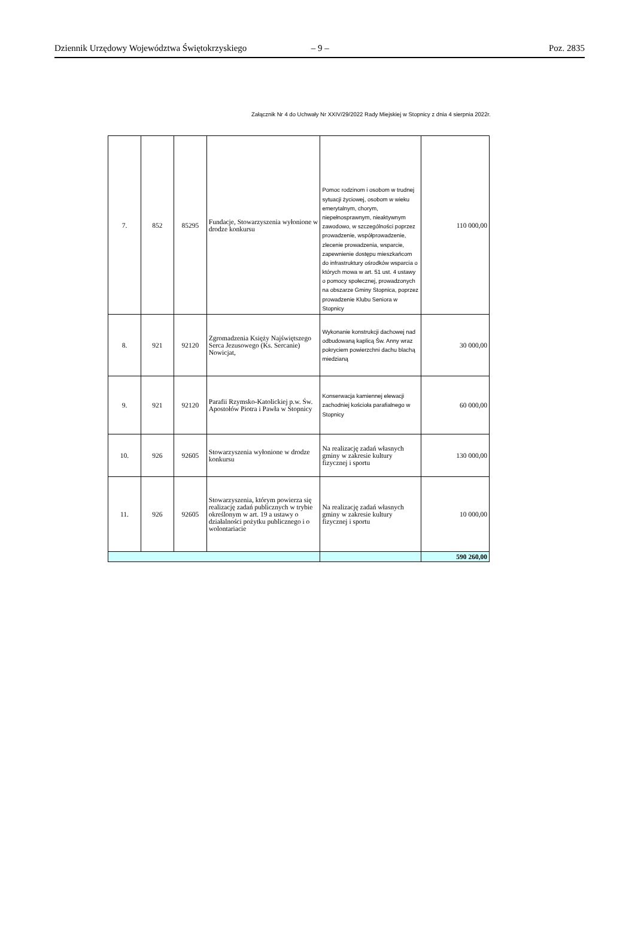Dziennik Urzędowy Województwa Świętokrzyskiego – 9 – Poz. 2835
Załącznik Nr 4 do Uchwały Nr XXIV/29/2022 Rady Miejskiej w Stopnicy z dnia 4 sierpnia 2022r.
| 7. | 852 | 85295 | Fundacje, Stowarzyszenia wyłonione w drodze konkursu | Pomoc rodzinom i osobom w trudnej sytuacji życiowej, osobom w wieku emerytalnym, chorym, niepełnosprawnym, nieaktywnym zawodowo, w szczególności poprzez prowadzenie, współprowadzenie, zlecenie prowadzenia, wsparcie, zapewnienie dostępu mieszkańcom do infrastruktury ośrodków wsparcia o których mowa w art. 51 ust. 4 ustawy o pomocy społecznej, prowadzonych na obszarze Gminy Stopnica, poprzez prowadzenie Klubu Seniora w Stopnicy | 110 000,00 |
| 8. | 921 | 92120 | Zgromadzenia Księży Najświętszego Serca Jezusowego (Ks. Sercanie) Nowicjat, | Wykonanie konstrukcji dachowej nad odbudowaną kaplicą Św. Anny wraz pokryciem powierzchni dachu blachą miedzianą | 30 000,00 |
| 9. | 921 | 92120 | Parafii Rzymsko-Katolickiej p.w. Św. Apostołów Piotra i Pawła w Stopnicy | Konserwacja kamiennej elewacji zachodniej kościoła parafialnego w Stopnicy | 60 000,00 |
| 10. | 926 | 92605 | Stowarzyszenia wyłonione w drodze konkursu | Na realizację zadań własnych gminy w zakresie kultury fizycznej i sportu | 130 000,00 |
| 11. | 926 | 92605 | Stowarzyszenia, którym powierza się realizację zadań publicznych w trybie określonym w art. 19 a ustawy o działalności pożytku publicznego i o wolontariacie | Na realizację zadań własnych gminy w zakresie kultury fizycznej i sportu | 10 000,00 |
| | | | | | 590 260,00 |